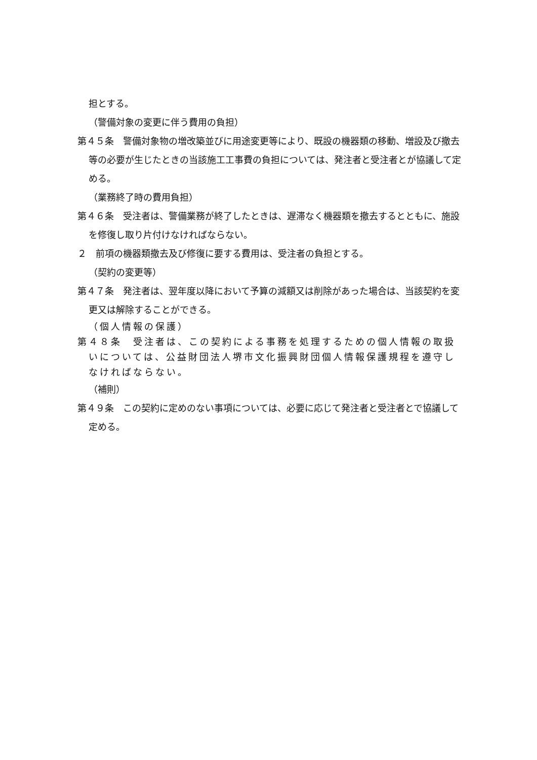担とする。
（警備対象の変更に伴う費用の負担）
第４５条　警備対象物の増改築並びに用途変更等により、既設の機器類の移動、増設及び撤去等の必要が生じたときの当該施工工事費の負担については、発注者と受注者とが協議して定める。
（業務終了時の費用負担）
第４６条　受注者は、警備業務が終了したときは、遅滞なく機器類を撤去するとともに、施設を修復し取り片付けなければならない。
２　前項の機器類撤去及び修復に要する費用は、受注者の負担とする。
（契約の変更等）
第４７条　発注者は、翌年度以降において予算の減額又は削除があった場合は、当該契約を変更又は解除することができる。
（個人情報の保護）
第４８条　受注者は、この契約による事務を処理するための個人情報の取扱いについては、公益財団法人堺市文化振興財団個人情報保護規程を遵守しなければならない。
（補則）
第４９条　この契約に定めのない事項については、必要に応じて発注者と受注者とで協議して定める。